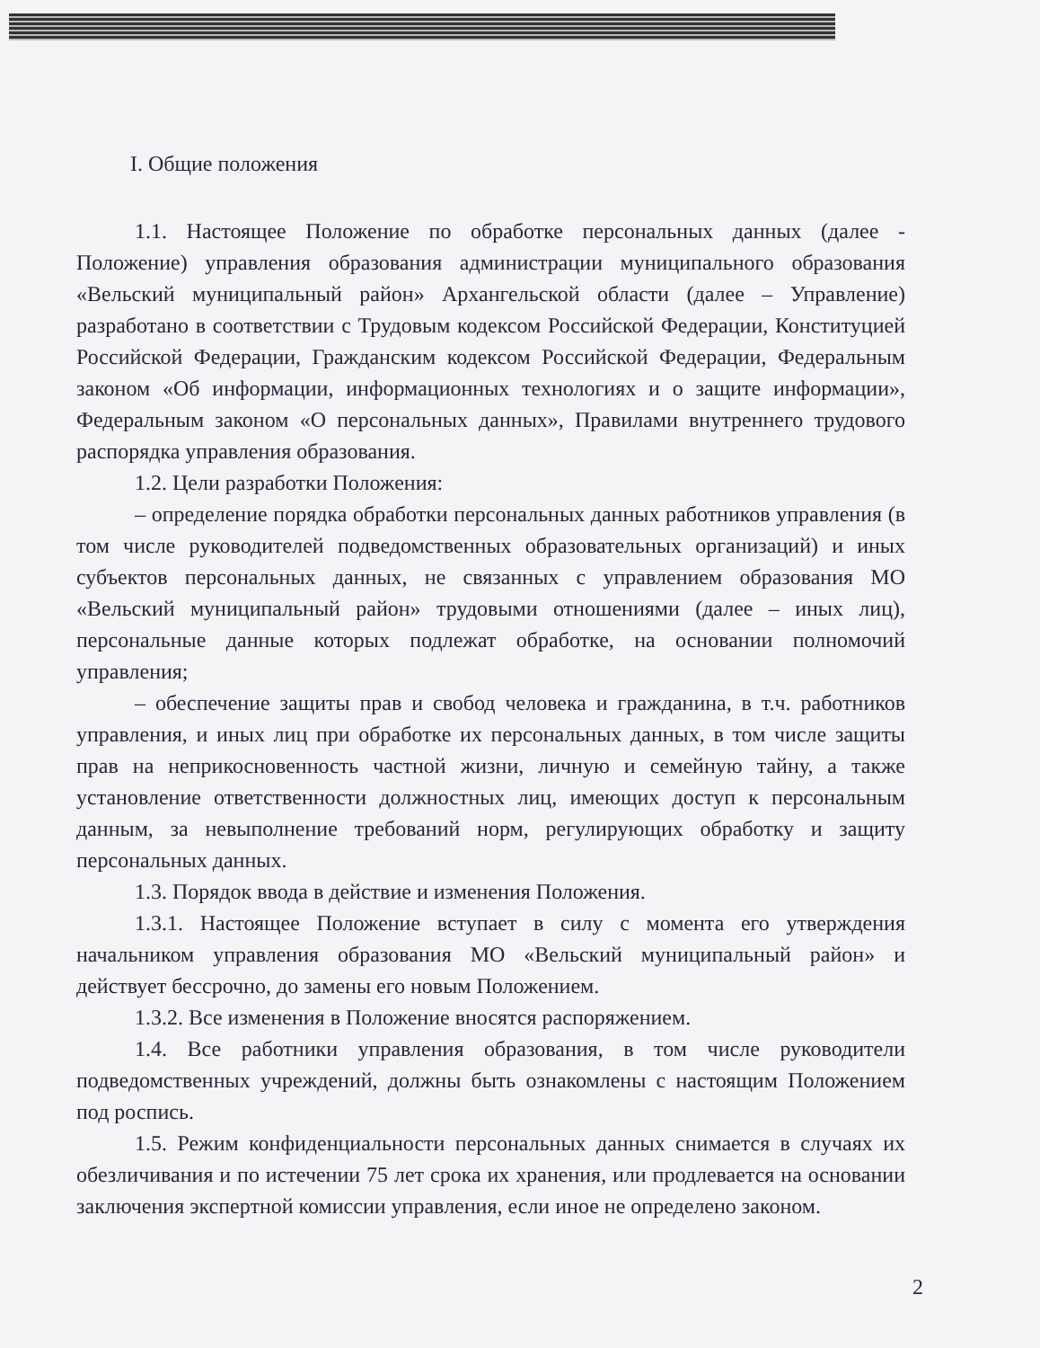I. Общие положения
1.1. Настоящее Положение по обработке персональных данных (далее - Положение) управления образования администрации муниципального образования «Вельский муниципальный район» Архангельской области (далее – Управление) разработано в соответствии с Трудовым кодексом Российской Федерации, Конституцией Российской Федерации, Гражданским кодексом Российской Федерации, Федеральным законом «Об информации, информационных технологиях и о защите информации», Федеральным законом «О персональных данных», Правилами внутреннего трудового распорядка управления образования.
1.2. Цели разработки Положения:
– определение порядка обработки персональных данных работников управления (в том числе руководителей подведомственных образовательных организаций) и иных субъектов персональных данных, не связанных с управлением образования МО «Вельский муниципальный район» трудовыми отношениями (далее – иных лиц), персональные данные которых подлежат обработке, на основании полномочий управления;
– обеспечение защиты прав и свобод человека и гражданина, в т.ч. работников управления, и иных лиц при обработке их персональных данных, в том числе защиты прав на неприкосновенность частной жизни, личную и семейную тайну, а также установление ответственности должностных лиц, имеющих доступ к персональным данным, за невыполнение требований норм, регулирующих обработку и защиту персональных данных.
1.3. Порядок ввода в действие и изменения Положения.
1.3.1. Настоящее Положение вступает в силу с момента его утверждения начальником управления образования МО «Вельский муниципальный район» и действует бессрочно, до замены его новым Положением.
1.3.2. Все изменения в Положение вносятся распоряжением.
1.4. Все работники управления образования, в том числе руководители подведомственных учреждений, должны быть ознакомлены с настоящим Положением под роспись.
1.5. Режим конфиденциальности персональных данных снимается в случаях их обезличивания и по истечении 75 лет срока их хранения, или продлевается на основании заключения экспертной комиссии управления, если иное не определено законом.
2